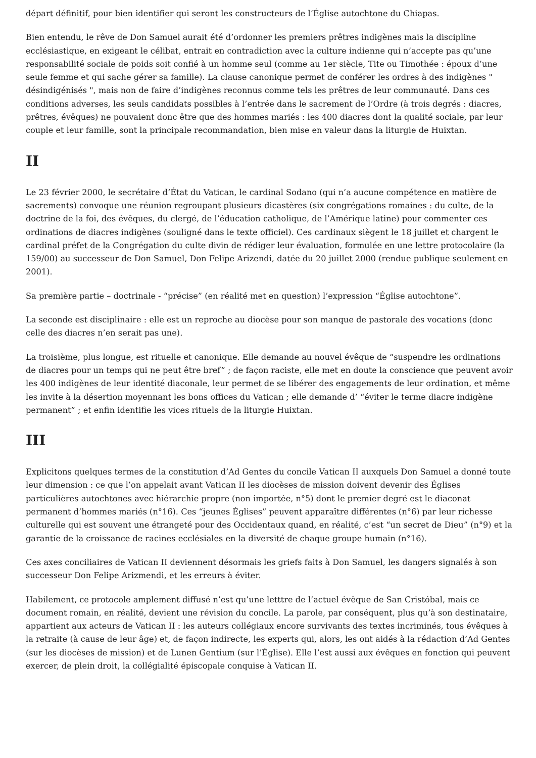départ définitif, pour bien identifier qui seront les constructeurs de l’Église autochtone du Chiapas.
Bien entendu, le rêve de Don Samuel aurait été d’ordonner les premiers prêtres indigènes mais la discipline ecclésiastique, en exigeant le célibat, entrait en contradiction avec la culture indienne qui n’accepte pas qu’une responsabilité sociale de poids soit confié à un homme seul (comme au 1er siècle, Tite ou Timothée : époux d’une seule femme et qui sache gérer sa famille). La clause canonique permet de conférer les ordres à des indigènes " désindigénisés ", mais non de faire d’indigènes reconnus comme tels les prêtres de leur communauté. Dans ces conditions adverses, les seuls candidats possibles à l’entrée dans le sacrement de l’Ordre (à trois degrés : diacres, prêtres, évêques) ne pouvaient donc être que des hommes mariés : les 400 diacres dont la qualité sociale, par leur couple et leur famille, sont la principale recommandation, bien mise en valeur dans la liturgie de Huixtan.
II
Le 23 février 2000, le secrétaire d’État du Vatican, le cardinal Sodano (qui n’a aucune compétence en matière de sacrements) convoque une réunion regroupant plusieurs dicastères (six congrégations romaines : du culte, de la doctrine de la foi, des évêques, du clergé, de l’éducation catholique, de l’Amérique latine) pour commenter ces ordinations de diacres indigènes (souligné dans le texte officiel). Ces cardinaux siègent le 18 juillet et chargent le cardinal préfet de la Congrégation du culte divin de rédiger leur évaluation, formulée en une lettre protocolaire (la 159/00) au successeur de Don Samuel, Don Felipe Arizendi, datée du 20 juillet 2000 (rendue publique seulement en 2001).
Sa première partie – doctrinale - “précise” (en réalité met en question) l’expression “Église autochtone”.
La seconde est disciplinaire : elle est un reproche au diocèse pour son manque de pastorale des vocations (donc celle des diacres n’en serait pas une).
La troisième, plus longue, est rituelle et canonique. Elle demande au nouvel évêque de “suspendre les ordinations de diacres pour un temps qui ne peut être bref” ; de façon raciste, elle met en doute la conscience que peuvent avoir les 400 indigènes de leur identité diaconale, leur permet de se libérer des engagements de leur ordination, et même les invite à la désertion moyennant les bons offices du Vatican ; elle demande d’ “éviter le terme diacre indigène permanent” ; et enfin identifie les vices rituels de la liturgie Huixtan.
III
Explicitons quelques termes de la constitution d’Ad Gentes du concile Vatican II auxquels Don Samuel a donné toute leur dimension : ce que l’on appelait avant Vatican II les diocèses de mission doivent devenir des Églises particulières autochtones avec hiérarchie propre (non importée, n°5) dont le premier degré est le diaconat permanent d’hommes mariés (n°16). Ces “jeunes Églises” peuvent apparaître différentes (n°6) par leur richesse culturelle qui est souvent une étrangeté pour des Occidentaux quand, en réalité, c’est “un secret de Dieu” (n°9) et la garantie de la croissance de racines ecclésiales en la diversité de chaque groupe humain (n°16).
Ces axes conciliaires de Vatican II deviennent désormais les griefs faits à Don Samuel, les dangers signalés à son successeur Don Felipe Arizmendi, et les erreurs à éviter.
Habilement, ce protocole amplement diffusé n’est qu’une letttre de l’actuel évêque de San Cristóbal, mais ce document romain, en réalité, devient une révision du concile. La parole, par conséquent, plus qu’à son destinataire, appartient aux acteurs de Vatican II : les auteurs collégiaux encore survivants des textes incriminés, tous évêques à la retraite (à cause de leur âge) et, de façon indirecte, les experts qui, alors, les ont aidés à la rédaction d’Ad Gentes (sur les diocèses de mission) et de Lunen Gentium (sur l’Église). Elle l’est aussi aux évêques en fonction qui peuvent exercer, de plein droit, la collégialité épiscopale conquise à Vatican II.